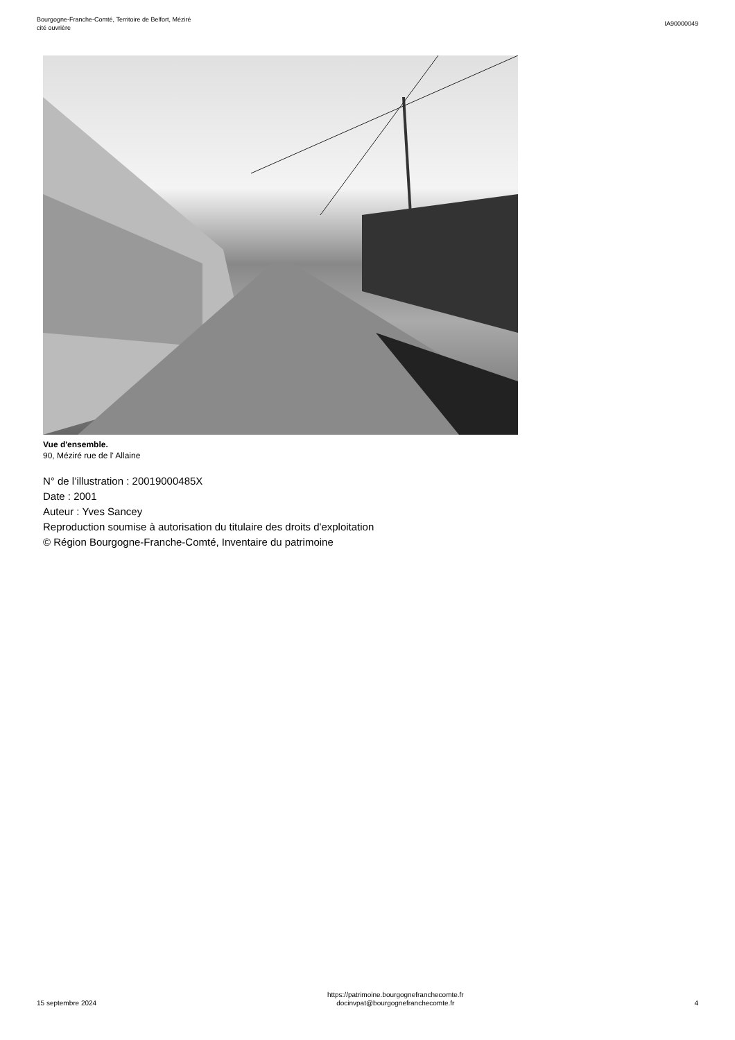Bourgogne-Franche-Comté, Territoire de Belfort, Méziré
cité ouvrière
IA90000049
Vue d'ensemble.
90, Méziré rue de l' Allaine
N° de l’illustration : 20019000485X
Date : 2001
Auteur : Yves Sancey
Reproduction soumise à autorisation du titulaire des droits d'exploitation
© Région Bourgogne-Franche-Comté, Inventaire du patrimoine
15 septembre 2024
https://patrimoine.bourgognefranchecomte.fr
docinvpat@bourgognefranchecomte.fr
4